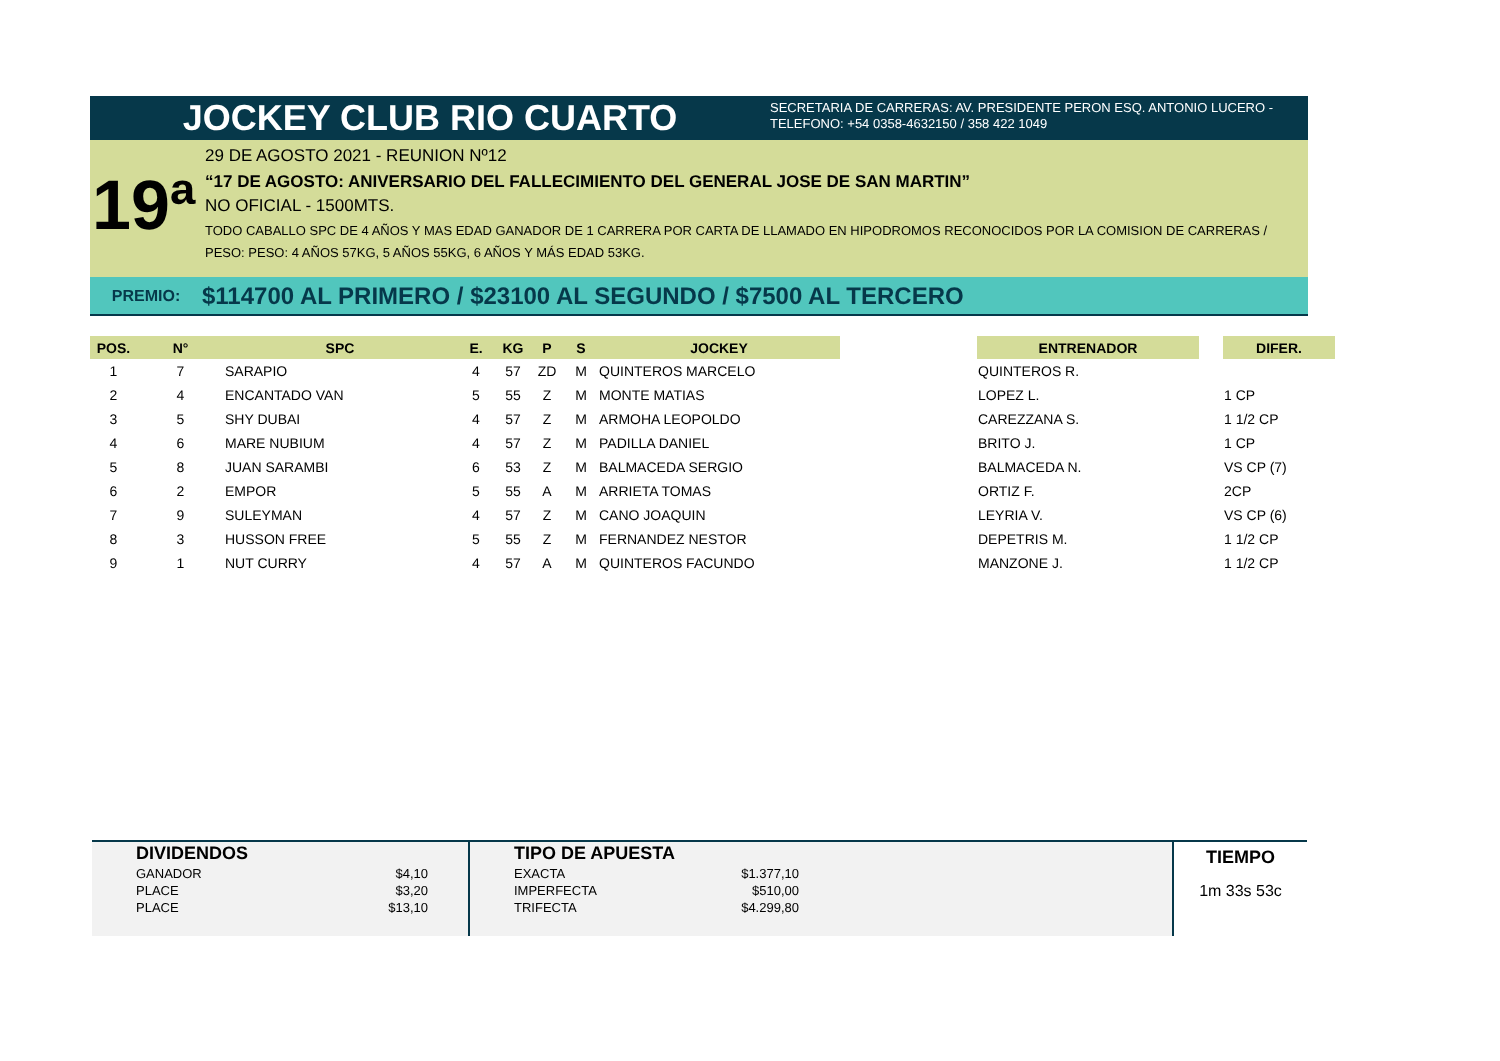JOCKEY CLUB RIO CUARTO
SECRETARIA DE CARRERAS: AV. PRESIDENTE PERON ESQ. ANTONIO LUCERO -
TELEFONO: +54 0358-4632150 / 358 422 1049
19ª
29 DE AGOSTO 2021 - REUNION Nº12
“17 DE AGOSTO: ANIVERSARIO DEL FALLECIMIENTO DEL GENERAL JOSE DE SAN MARTIN”
NO OFICIAL - 1500MTS.
TODO CABALLO SPC DE 4 AÑOS Y MAS EDAD GANADOR DE 1 CARRERA POR CARTA DE LLAMADO EN HIPODROMOS RECONOCIDOS POR LA COMISION DE CARRERAS / PESO: PESO: 4 AÑOS 57KG, 5 AÑOS 55KG, 6 AÑOS Y MÁS EDAD 53KG.
PREMIO: $114700 AL PRIMERO / $23100 AL SEGUNDO / $7500 AL TERCERO
| POS. | N° | SPC | E. | KG | P | S | JOCKEY | | ENTRENADOR | | DIFER. |
| --- | --- | --- | --- | --- | --- | --- | --- | --- | --- | --- | --- |
| 1 | 7 | SARAPIO | 4 | 57 | ZD | M | QUINTEROS MARCELO | | QUINTEROS R. | | |
| 2 | 4 | ENCANTADO VAN | 5 | 55 | Z | M | MONTE MATIAS | | LOPEZ L. | | 1 CP |
| 3 | 5 | SHY DUBAI | 4 | 57 | Z | M | ARMOHA LEOPOLDO | | CAREZZANA S. | | 1 1/2 CP |
| 4 | 6 | MARE NUBIUM | 4 | 57 | Z | M | PADILLA DANIEL | | BRITO J. | | 1 CP |
| 5 | 8 | JUAN SARAMBI | 6 | 53 | Z | M | BALMACEDA SERGIO | | BALMACEDA N. | | VS CP (7) |
| 6 | 2 | EMPOR | 5 | 55 | A | M | ARRIETA TOMAS | | ORTIZ F. | | 2CP |
| 7 | 9 | SULEYMAN | 4 | 57 | Z | M | CANO JOAQUIN | | LEYRIA V. | | VS CP (6) |
| 8 | 3 | HUSSON FREE | 5 | 55 | Z | M | FERNANDEZ NESTOR | | DEPETRIS M. | | 1 1/2 CP |
| 9 | 1 | NUT CURRY | 4 | 57 | A | M | QUINTEROS FACUNDO | | MANZONE J. | | 1 1/2 CP |
| DIVIDENDOS | |
| --- | --- |
| GANADOR | $4,10 |
| PLACE | $3,20 |
| PLACE | $13,10 |
| TIPO DE APUESTA | |
| --- | --- |
| EXACTA | $1.377,10 |
| IMPERFECTA | $510,00 |
| TRIFECTA | $4.299,80 |
TIEMPO
1m 33s 53c